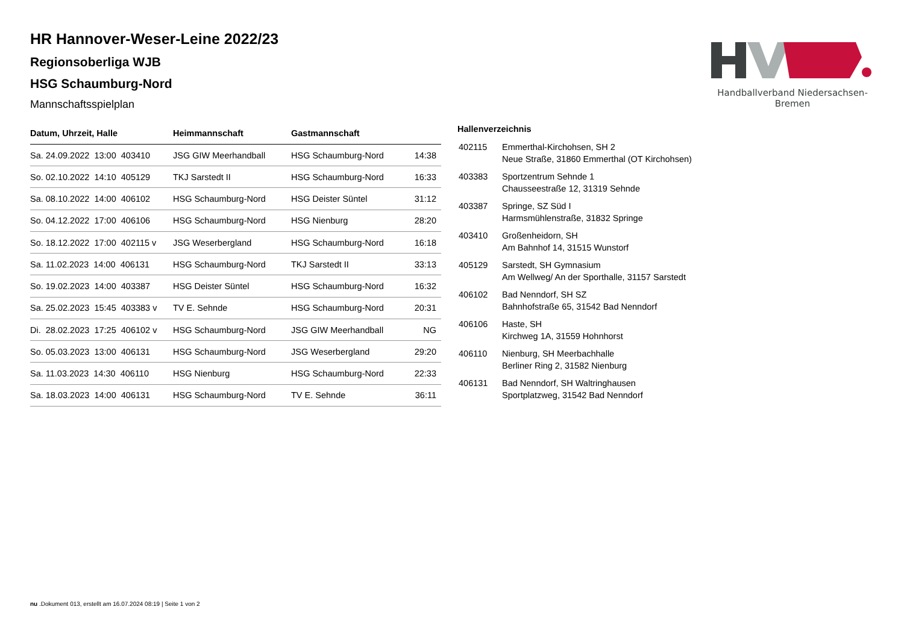HR Hannover-Weser-Leine 2022/23
Regionsoberliga WJB
HSG Schaumburg-Nord
Mannschaftsspielplan
Handballverband Niedersachsen-Bremen
| Datum, Uhrzeit, Halle | Heimmannschaft | Gastmannschaft | |
| --- | --- | --- | --- |
| Sa. 24.09.2022 13:00 403410 | JSG GIW Meerhandball | HSG Schaumburg-Nord | 14:38 |
| So. 02.10.2022 14:10 405129 | TKJ Sarstedt II | HSG Schaumburg-Nord | 16:33 |
| Sa. 08.10.2022 14:00 406102 | HSG Schaumburg-Nord | HSG Deister Süntel | 31:12 |
| So. 04.12.2022 17:00 406106 | HSG Schaumburg-Nord | HSG Nienburg | 28:20 |
| So. 18.12.2022 17:00 402115 v | JSG Weserbergland | HSG Schaumburg-Nord | 16:18 |
| Sa. 11.02.2023 14:00 406131 | HSG Schaumburg-Nord | TKJ Sarstedt II | 33:13 |
| So. 19.02.2023 14:00 403387 | HSG Deister Süntel | HSG Schaumburg-Nord | 16:32 |
| Sa. 25.02.2023 15:45 403383 v | TV E. Sehnde | HSG Schaumburg-Nord | 20:31 |
| Di. 28.02.2023 17:25 406102 v | HSG Schaumburg-Nord | JSG GIW Meerhandball | NG |
| So. 05.03.2023 13:00 406131 | HSG Schaumburg-Nord | JSG Weserbergland | 29:20 |
| Sa. 11.03.2023 14:30 406110 | HSG Nienburg | HSG Schaumburg-Nord | 22:33 |
| Sa. 18.03.2023 14:00 406131 | HSG Schaumburg-Nord | TV E. Sehnde | 36:11 |
Hallenverzeichnis
| 402115 | Emmerthal-Kirchohsen, SH 2 Neue Straße, 31860 Emmerthal (OT Kirchohsen) |
| 403383 | Sportzentrum Sehnde 1 Chausseestraße 12, 31319 Sehnde |
| 403387 | Springe, SZ Süd I Harmsmühlenstraße, 31832 Springe |
| 403410 | Großenheidorn, SH Am Bahnhof 14, 31515 Wunstorf |
| 405129 | Sarstedt, SH Gymnasium Am Wellweg/ An der Sporthalle, 31157 Sarstedt |
| 406102 | Bad Nenndorf, SH SZ Bahnhofstraße 65, 31542 Bad Nenndorf |
| 406106 | Haste, SH Kirchweg 1A, 31559 Hohnhorst |
| 406110 | Nienburg, SH Meerbachhalle Berliner Ring 2, 31582 Nienburg |
| 406131 | Bad Nenndorf, SH Waltringhausen Sportplatzweg, 31542 Bad Nenndorf |
nu .Dokument 013, erstellt am 16.07.2024 08:19 | Seite 1 von 2